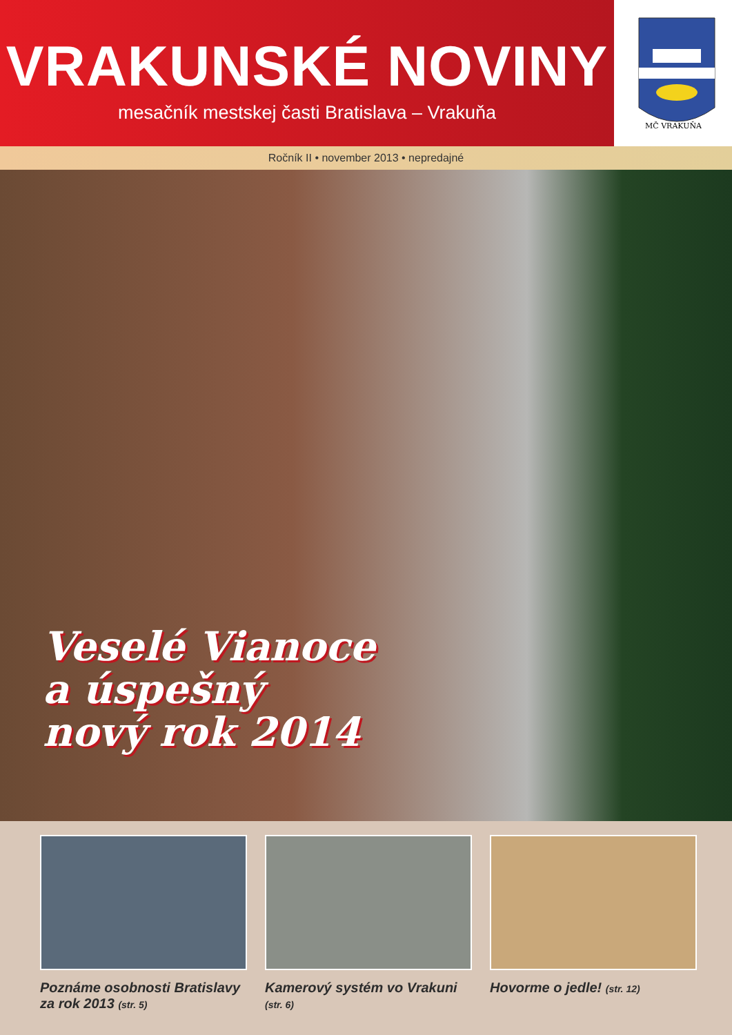VRAKUNSKÉ NOVINY
mesačník mestskej časti Bratislava – Vrakuňa
MČ VRAKUŇA
Ročník II • november 2013 • nepredajné
Veselé Vianoce
a úspešný
nový rok 2014
Poznáme osobnosti Bratislavy za rok 2013 (str. 5)
Kamerový systém vo Vrakuni (str. 6)
Hovorme o jedle! (str. 12)